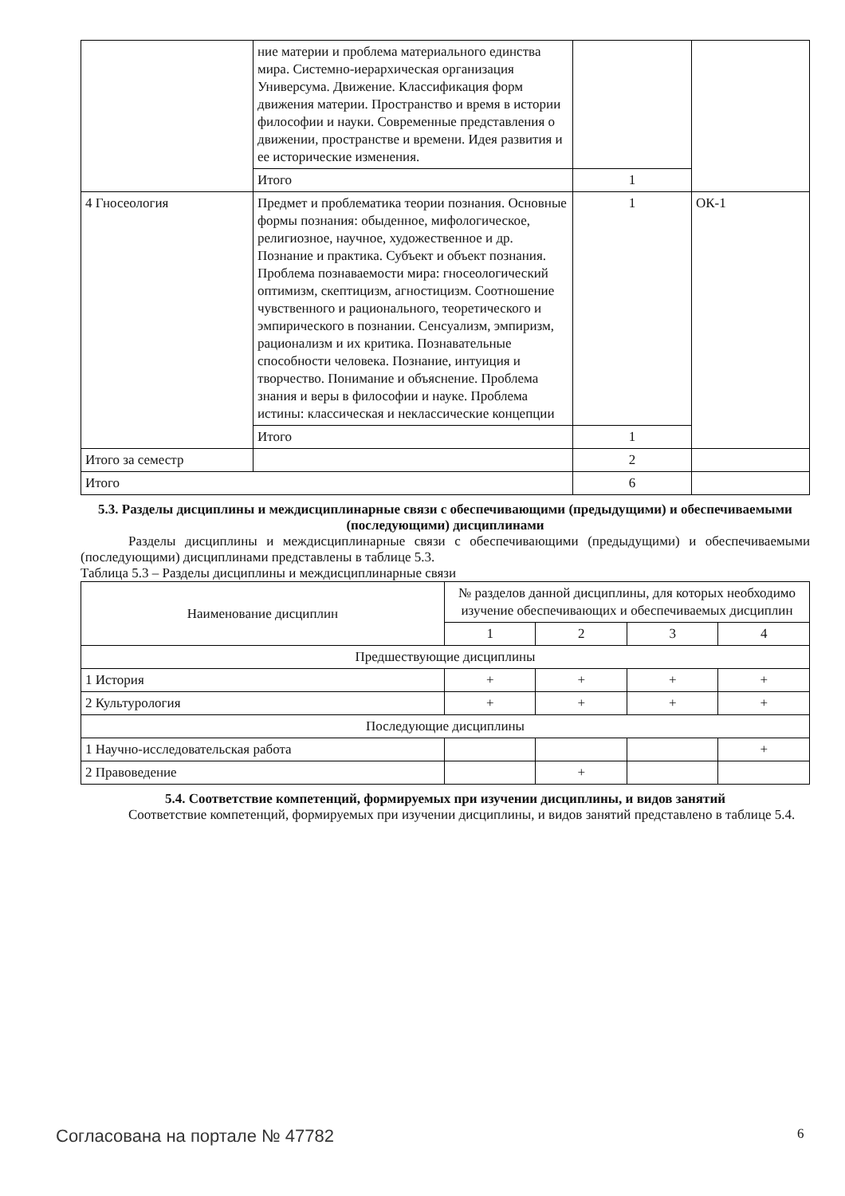| | ние материи и проблема материального единства мира. Системно-иерархическая организация Универсума. Движение. Классификация форм движения материи. Пространство и время в истории философии и науки. Современные представления о движении, пространстве и времени. Идея развития и ее исторические изменения. | | |
| | Итого | 1 | |
| 4 Гносеология | Предмет и проблематика теории познания. Основные формы познания: обыденное, мифологическое, религиозное, научное, художественное и др. Познание и практика. Субъект и объект познания. Проблема познаваемости мира: гносеологический оптимизм, скептицизм, агностицизм. Соотношение чувственного и рационального, теоретического и эмпирического в познании. Сенсуализм, эмпиризм, рационализм и их критика. Познавательные способности человека. Познание, интуиция и творчество. Понимание и объяснение. Проблема знания и веры в философии и науке. Проблема истины: классическая и неклассические концепции | 1 | ОК-1 |
| | Итого | 1 | |
| Итого за семестр | | 2 | |
| Итого | | 6 | |
5.3. Разделы дисциплины и междисциплинарные связи с обеспечивающими (предыдущими) и обеспечиваемыми (последующими) дисциплинами
Разделы дисциплины и междисциплинарные связи с обеспечивающими (предыдущими) и обеспечиваемыми (последующими) дисциплинами представлены в таблице 5.3.
Таблица 5.3 – Разделы дисциплины и междисциплинарные связи
| Наименование дисциплин | № разделов данной дисциплины, для которых необходимо изучение обеспечивающих и обеспечиваемых дисциплин | | | |
| --- | --- | --- | --- | --- |
| | 1 | 2 | 3 | 4 |
| Предшествующие дисциплины | | | | |
| 1 История | + | + | + | + |
| 2 Культурология | + | + | + | + |
| Последующие дисциплины | | | | |
| 1 Научно-исследовательская работа | | | | + |
| 2 Правоведение | | + | | |
5.4. Соответствие компетенций, формируемых при изучении дисциплины, и видов занятий
Соответствие компетенций, формируемых при изучении дисциплины, и видов занятий представлено в таблице 5.4.
Согласована на портале № 47782 6